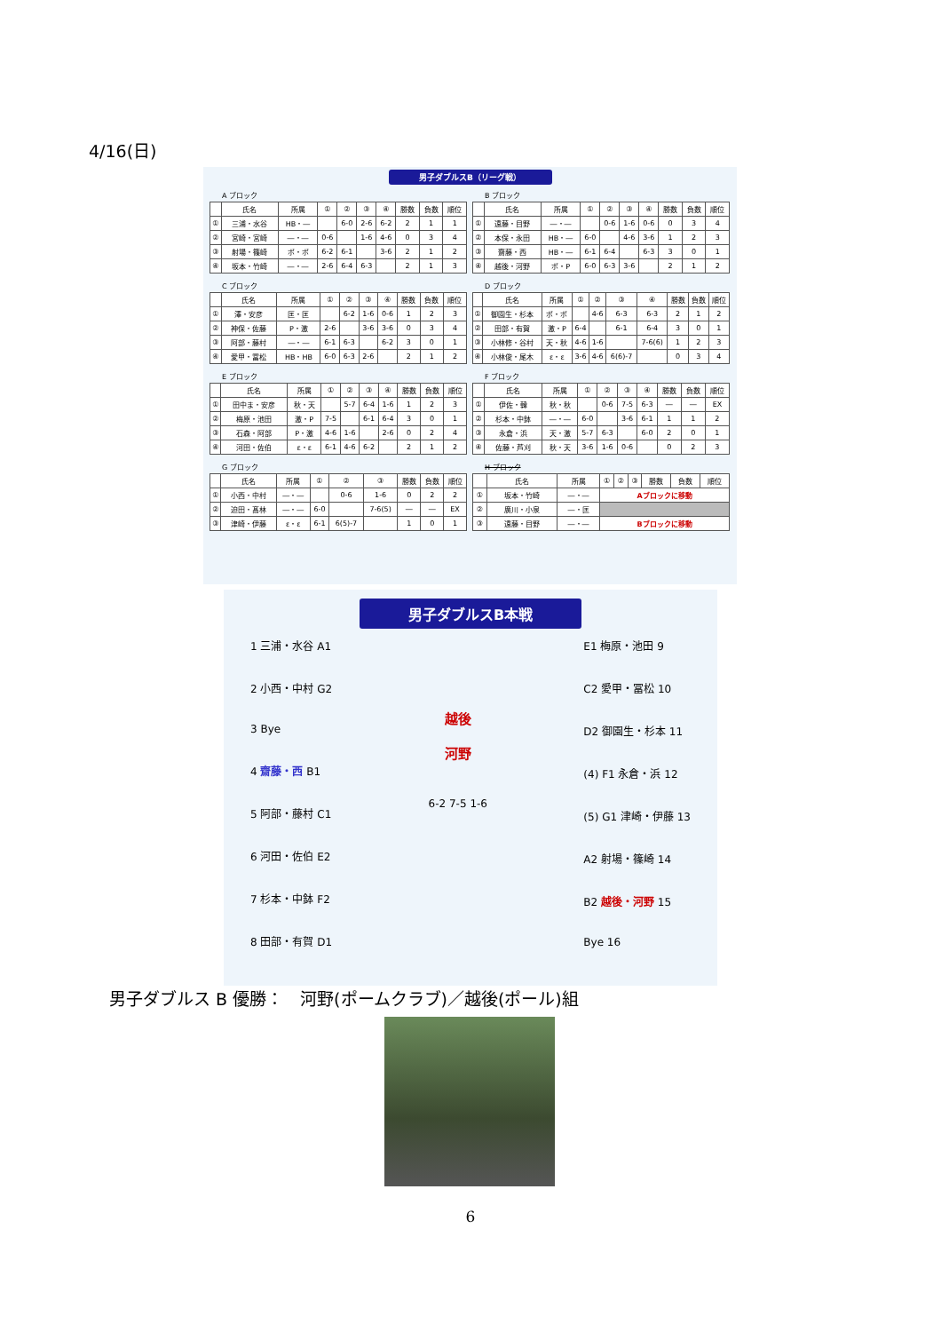4/16(日)
男子ダブルスB（リーグ戦）
A ブロック
| | 氏名 | 所属 | ① | ② | ③ | ④ | 勝数 | 負数 | 順位 |
| --- | --- | --- | --- | --- | --- | --- | --- | --- | --- |
| ① | 三浦・水谷 | HB・― | | 6-0 | 2-6 | 6-2 | 2 | 1 | 1 |
| ② | 宮崎・宮崎 | ―・― | 0-6 | | 1-6 | 4-6 | 0 | 3 | 4 |
| ③ | 射場・篠崎 | ポ・ポ | 6-2 | 6-1 | | 3-6 | 2 | 1 | 2 |
| ④ | 坂本・竹崎 | ―・― | 2-6 | 6-4 | 6-3 | | 2 | 1 | 3 |
B ブロック
| | 氏名 | 所属 | ① | ② | ③ | ④ | 勝数 | 負数 | 順位 |
| --- | --- | --- | --- | --- | --- | --- | --- | --- | --- |
| ① | 遠藤・目野 | ―・― | | 0-6 | 1-6 | 0-6 | 0 | 3 | 4 |
| ② | 本保・永田 | HB・― | 6-0 | | 4-6 | 3-6 | 1 | 2 | 3 |
| ③ | 齋藤・西 | HB・― | 6-1 | 6-4 | | 6-3 | 3 | 0 | 1 |
| ④ | 越後・河野 | ポ・P | 6-0 | 6-3 | 3-6 | | 2 | 1 | 2 |
C ブロック
| | 氏名 | 所属 | ① | ② | ③ | ④ | 勝数 | 負数 | 順位 |
| --- | --- | --- | --- | --- | --- | --- | --- | --- | --- |
| ① | 澤・安彦 | 匡・匡 | | 6-2 | 1-6 | 0-6 | 1 | 2 | 3 |
| ② | 神保・佐藤 | P・激 | 2-6 | | 3-6 | 3-6 | 0 | 3 | 4 |
| ③ | 阿部・藤村 | ―・― | 6-1 | 6-3 | | 6-2 | 3 | 0 | 1 |
| ④ | 愛甲・冨松 | HB・HB | 6-0 | 6-3 | 2-6 | | 2 | 1 | 2 |
D ブロック
| | 氏名 | 所属 | ① | ② | ③ | ④ | 勝数 | 負数 | 順位 |
| --- | --- | --- | --- | --- | --- | --- | --- | --- | --- |
| ① | 御園生・杉本 | ポ・ポ | | 4-6 | 6-3 | 6-3 | 2 | 1 | 2 |
| ② | 田部・有賀 | 激・P | 6-4 | | 6-1 | 6-4 | 3 | 0 | 1 |
| ③ | 小林修・谷村 | 天・秋 | 4-6 | 1-6 | | 7-6(6) | 1 | 2 | 3 |
| ④ | 小林俊・尾木 | ε・ε | 3-6 | 4-6 | 6(6)-7 | | 0 | 3 | 4 |
E ブロック
| | 氏名 | 所属 | ① | ② | ③ | ④ | 勝数 | 負数 | 順位 |
| --- | --- | --- | --- | --- | --- | --- | --- | --- | --- |
| ① | 田中ま・安彦 | 秋・天 | | 5-7 | 6-4 | 1-6 | 1 | 2 | 3 |
| ② | 梅原・池田 | 激・P | 7-5 | | 6-1 | 6-4 | 3 | 0 | 1 |
| ③ | 石森・阿部 | P・激 | 4-6 | 1-6 | | 2-6 | 0 | 2 | 4 |
| ④ | 河田・佐伯 | ε・ε | 6-1 | 4-6 | 6-2 | | 2 | 1 | 2 |
F ブロック
| | 氏名 | 所属 | ① | ② | ③ | ④ | 勝数 | 負数 | 順位 |
| --- | --- | --- | --- | --- | --- | --- | --- | --- | --- |
| ① | 伊佐・韓 | 秋・秋 | | 0-6 | 7-5 | 6-3 | ― | ― | EX |
| ② | 杉本・中鉢 | ―・― | 6-0 | | 3-6 | 6-1 | 1 | 1 | 2 |
| ③ | 永倉・浜 | 天・激 | 5-7 | 6-3 | | 6-0 | 2 | 0 | 1 |
| ④ | 佐藤・芦刈 | 秋・天 | 3-6 | 1-6 | 0-6 | | 0 | 2 | 3 |
G ブロック
| | 氏名 | 所属 | ① | ② | ③ | 勝数 | 負数 | 順位 |
| --- | --- | --- | --- | --- | --- | --- | --- | --- |
| ① | 小西・中村 | ―・― | | 0-6 | 1-6 | 0 | 2 | 2 |
| ② | 迫田・髙林 | ―・― | 6-0 | | 7-6(5) | ― | ― | EX |
| ③ | 津崎・伊藤 | ε・ε | 6-1 | 6(5)-7 | | 1 | 0 | 1 |
H ブロック
| | 氏名 | 所属 | ① | ② | ③ | 勝数 | 負数 | 順位 |
| --- | --- | --- | --- | --- | --- | --- | --- | --- |
| ① | 坂本・竹崎 | ―・― | Aブロックに移動 | | | | | |
| ② | 廣川・小泉 | ―・匡 | | | | | | |
| ③ | 遠藤・目野 | ―・― | Bブロックに移動 | | | | | |
男子ダブルスB本戦
1 三浦・水谷 A1
2 小西・中村 G2
3 Bye
4 齋藤・西 B1
5 阿部・藤村 C1
6 河田・佐伯 E2
7 杉本・中鉢 F2
8 田部・有賀 D1
越後
河野
6-2 7-5 1-6
E1 梅原・池田 9
C2 愛甲・冨松 10
D2 御園生・杉本 11
(4) F1 永倉・浜 12
(5) G1 津崎・伊藤 13
A2 射場・篠崎 14
B2 越後・河野 15
Bye 16
男子ダブルス B 優勝：　河野(ポームクラブ)／越後(ポール)組
6